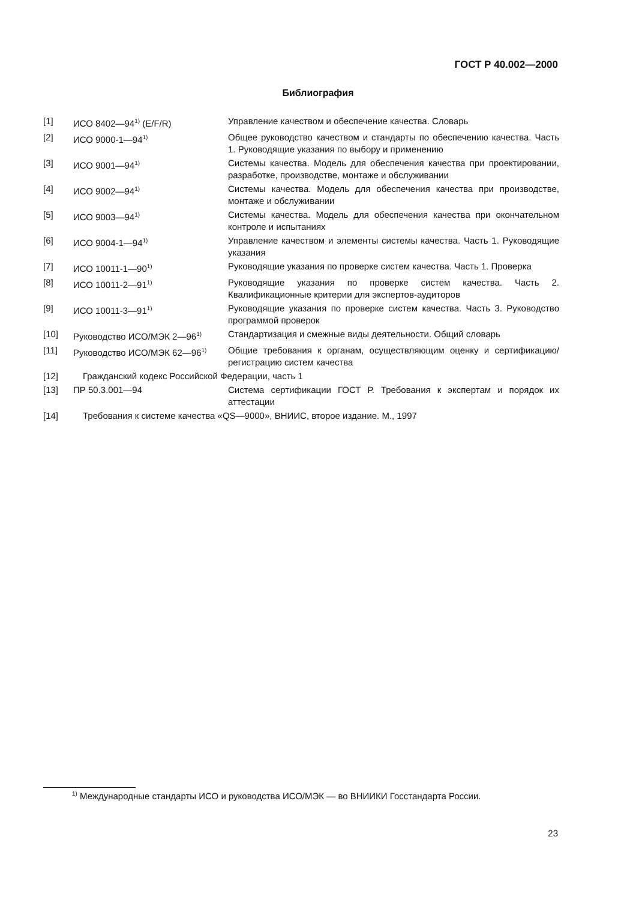ГОСТ Р 40.002—2000
Библиография
| [1] | ИСО 8402—94<sup>1)</sup> (E/F/R) | Управление качеством и обеспечение качества. Словарь |
| [2] | ИСО 9000-1—94<sup>1)</sup> | Общее руководство качеством и стандарты по обеспечению качества. Часть 1. Руководящие указания по выбору и применению |
| [3] | ИСО 9001—94<sup>1)</sup> | Системы качества. Модель для обеспечения качества при проектировании, разработке, производстве, монтаже и обслуживании |
| [4] | ИСО 9002—94<sup>1)</sup> | Системы качества. Модель для обеспечения качества при производстве, монтаже и обслуживании |
| [5] | ИСО 9003—94<sup>1)</sup> | Системы качества. Модель для обеспечения качества при окончательном контроле и испытаниях |
| [6] | ИСО 9004-1—94<sup>1)</sup> | Управление качеством и элементы системы качества. Часть 1. Руководящие указания |
| [7] | ИСО 10011-1—90<sup>1)</sup> | Руководящие указания по проверке систем качества. Часть 1. Проверка |
| [8] | ИСО 10011-2—91<sup>1)</sup> | Руководящие указания по проверке систем качества. Часть 2. Квалификационные критерии для экспертов-аудиторов |
| [9] | ИСО 10011-3—91<sup>1)</sup> | Руководящие указания по проверке систем качества. Часть 3. Руководство программой проверок |
| [10] | Руководство ИСО/МЭК 2—96<sup>1)</sup> | Стандартизация и смежные виды деятельности. Общий словарь |
| [11] | Руководство ИСО/МЭК 62—96<sup>1)</sup> | Общие требования к органам, осуществляющим оценку и сертификацию/регистрацию систем качества |
| [12] | Гражданский кодекс Российской Федерации, часть 1 | |
| [13] | ПР 50.3.001—94 | Система сертификации ГОСТ Р. Требования к экспертам и порядок их аттестации |
| [14] | Требования к системе качества «QS—9000», ВНИИС, второе издание. М., 1997 | |
<sup>1)</sup> Международные стандарты ИСО и руководства ИСО/МЭК — во ВНИИКИ Госстандарта России.
23